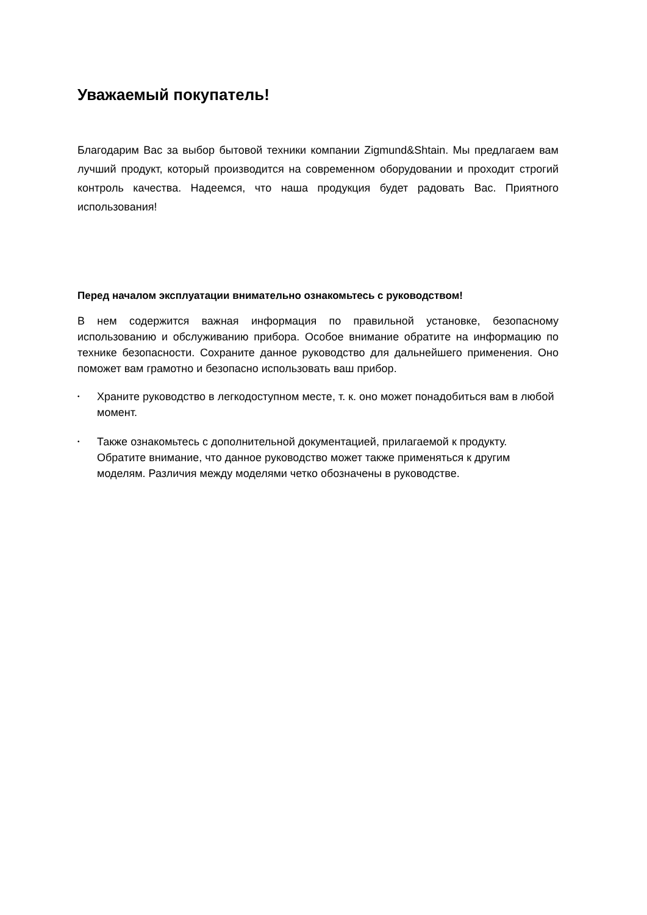Уважаемый покупатель!
Благодарим Вас за выбор бытовой техники компании Zigmund&Shtain. Мы предлагаем вам лучший продукт, который производится на современном оборудовании и проходит строгий контроль качества. Надеемся, что наша продукция будет радовать Вас. Приятного использования!
Перед началом эксплуатации внимательно ознакомьтесь с руководством!
В нем содержится важная информация по правильной установке, безопасному использованию и обслуживанию прибора. Особое внимание обратите на информацию по технике безопасности. Сохраните данное руководство для дальнейшего применения. Оно поможет вам грамотно и безопасно использовать ваш прибор.
• Храните руководство в легкодоступном месте, т. к. оно может понадобиться вам в любой момент.
• Также ознакомьтесь с дополнительной документацией, прилагаемой к продукту. Обратите внимание, что данное руководство может также применяться к другим моделям. Различия между моделями четко обозначены в руководстве.